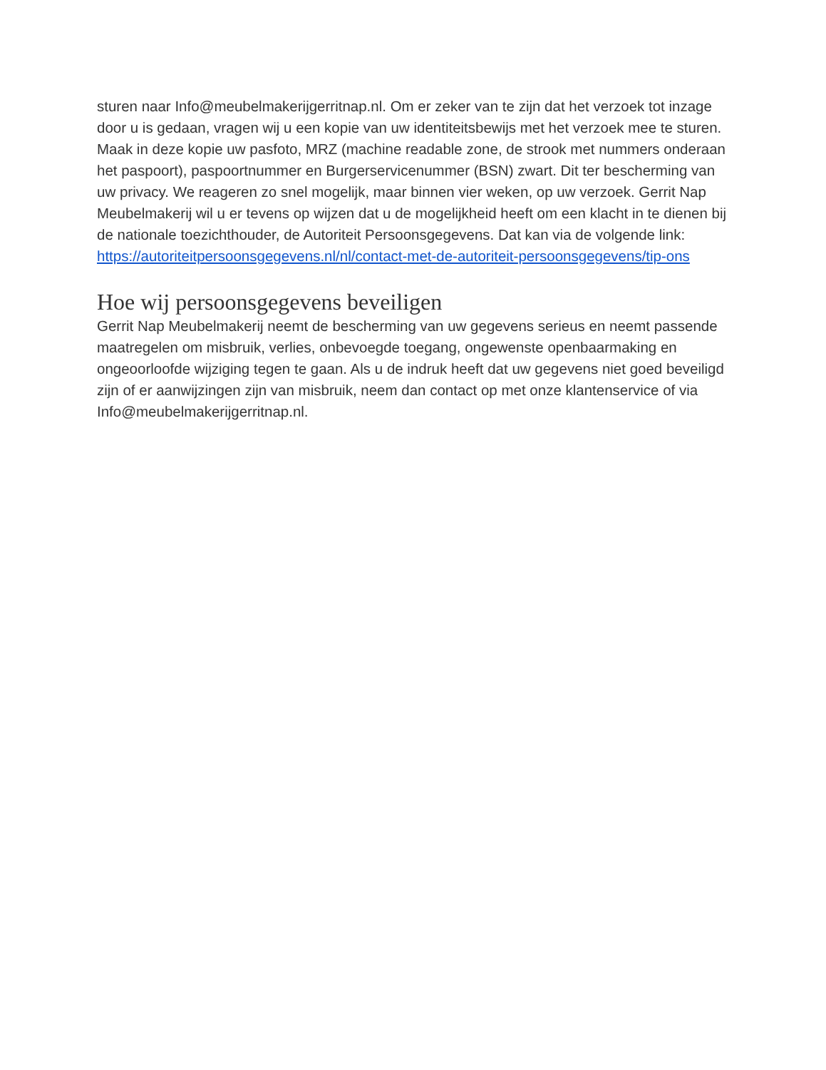sturen naar Info@meubelmakerijgerritnap.nl. Om er zeker van te zijn dat het verzoek tot inzage door u is gedaan, vragen wij u een kopie van uw identiteitsbewijs met het verzoek mee te sturen. Maak in deze kopie uw pasfoto, MRZ (machine readable zone, de strook met nummers onderaan het paspoort), paspoortnummer en Burgerservicenummer (BSN) zwart. Dit ter bescherming van uw privacy. We reageren zo snel mogelijk, maar binnen vier weken, op uw verzoek. Gerrit Nap Meubelmakerij wil u er tevens op wijzen dat u de mogelijkheid heeft om een klacht in te dienen bij de nationale toezichthouder, de Autoriteit Persoonsgegevens. Dat kan via de volgende link: https://autoriteitpersoonsgegevens.nl/nl/contact-met-de-autoriteit-persoonsgegevens/tip-ons
Hoe wij persoonsgegevens beveiligen
Gerrit Nap Meubelmakerij neemt de bescherming van uw gegevens serieus en neemt passende maatregelen om misbruik, verlies, onbevoegde toegang, ongewenste openbaarmaking en ongeoorloofde wijziging tegen te gaan. Als u de indruk heeft dat uw gegevens niet goed beveiligd zijn of er aanwijzingen zijn van misbruik, neem dan contact op met onze klantenservice of via Info@meubelmakerijgerritnap.nl.